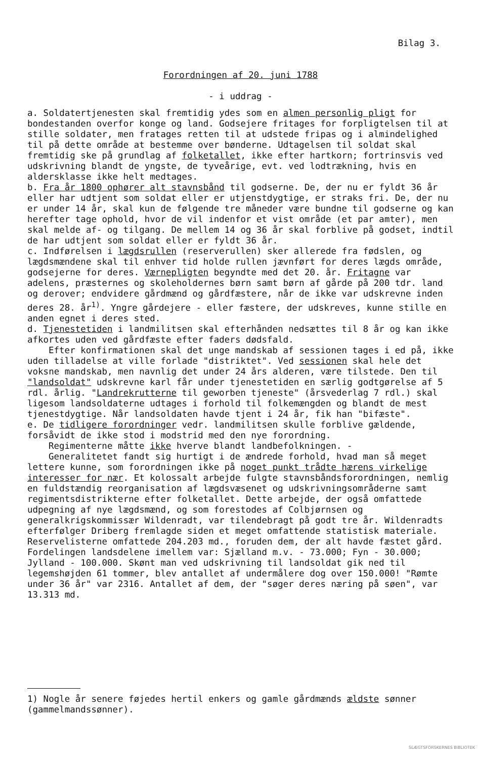Bilag 3.
Forordningen af 20. juni 1788
- i uddrag -
a. Soldatertjenesten skal fremtidig ydes som en almen personlig pligt for bondestanden overfor konge og land. Godsejere fritages for forpligtelsen til at stille soldater, men fratages retten til at udstede fripas og i almindelighed til på dette område at bestemme over bønderne. Udtagelsen til soldat skal fremtidig ske på grundlag af folketallet, ikke efter hartkorn; fortrinsvis ved udskrivning blandt de yngste, de tyveårige, evt. ved lodtrækning, hvis en aldersklasse ikke helt medtages.
b. Fra år 1800 ophører alt stavnsbånd til godserne. De, der nu er fyldt 36 år eller har udtjent som soldat eller er utjenstdygtige, er straks fri. De, der nu er under 14 år, skal kun de følgende tre måneder være bundne til godserne og kan herefter tage ophold, hvor de vil indenfor et vist område (et par amter), men skal melde af- og tilgang. De mellem 14 og 36 år skal forblive på godset, indtil de har udtjent som soldat eller er fyldt 36 år.
c. Indførelsen i lægdsrullen (reserverullen) sker allerede fra fødslen, og lægdsmændene skal til enhver tid holde rullen jævnført for deres lægds område, godsejerne for deres. Værnepligten begyndte med det 20. år. Fritagne var adelens, præsternes og skoleholdernes børn samt børn af gårde på 200 tdr. land og derover; endvidere gårdmænd og gårdfæstere, når de ikke var udskrevne inden deres 28. år<sup>1)</sup>. Yngre gårdejere - eller fæstere, der udskreves, kunne stille en anden egnet i deres sted.
d. Tjenestetiden i landmilitsen skal efterhånden nedsættes til 8 år og kan ikke afkortes uden ved gårdfæste efter faders dødsfald.
Efter konfirmationen skal det unge mandskab af sessionen tages i ed på, ikke uden tilladelse at ville forlade "distriktet". Ved sessionen skal hele det voksne mandskab, men navnlig det under 24 års alderen, være tilstede. Den til "landsoldat" udskrevne karl får under tjenestetiden en særlig godtgørelse af 5 rdl. årlig. "Landrekrutterne til geworben tjeneste" (årsvederlag 7 rdl.) skal ligesom landsoldaterne udtages i forhold til folkemængden og blandt de mest tjenestdygtige. Når landsoldaten havde tjent i 24 år, fik han "bifæste".
e. De tidligere forordninger vedr. landmilitsen skulle forblive gældende, forsåvidt de ikke stod i modstrid med den nye forordning.
Regimenterne måtte ikke hverve blandt landbefolkningen. -
Generalitetet fandt sig hurtigt i de ændrede forhold, hvad man så meget lettere kunne, som forordningen ikke på noget punkt trådte hærens virkelige interesser for nær. Et kolossalt arbejde fulgte stavnsbåndsforordningen, nemlig en fuldstændig reorganisation af lægdsvæsenet og udskrivningsområderne samt regimentsdistrikterne efter folketallet. Dette arbejde, der også omfattede udpegning af nye lægdsmænd, og som forestodes af Colbjørnsen og generalkrigskommissær Wildenradt, var tilendebragt på godt tre år. Wildenradts efterfølger Driberg fremlagde siden et meget omfattende statistisk materiale. Reservelisterne omfattede 204.203 md., foruden dem, der alt havde fæstet gård. Fordelingen landsdelene imellem var: Sjælland m.v. - 73.000; Fyn - 30.000; Jylland - 100.000. Skønt man ved udskrivning til landsoldat gik ned til legemshøjden 61 tommer, blev antallet af undermålere dog over 150.000! "Rømte under 36 år" var 2316. Antallet af dem, der "søger deres næring på søen", var 13.313 md.
1) Nogle år senere føjedes hertil enkers og gamle gårdmænds ældste sønner (gammelmandssønner).
SLÆGTSFORSKERNES BIBLIOTEK